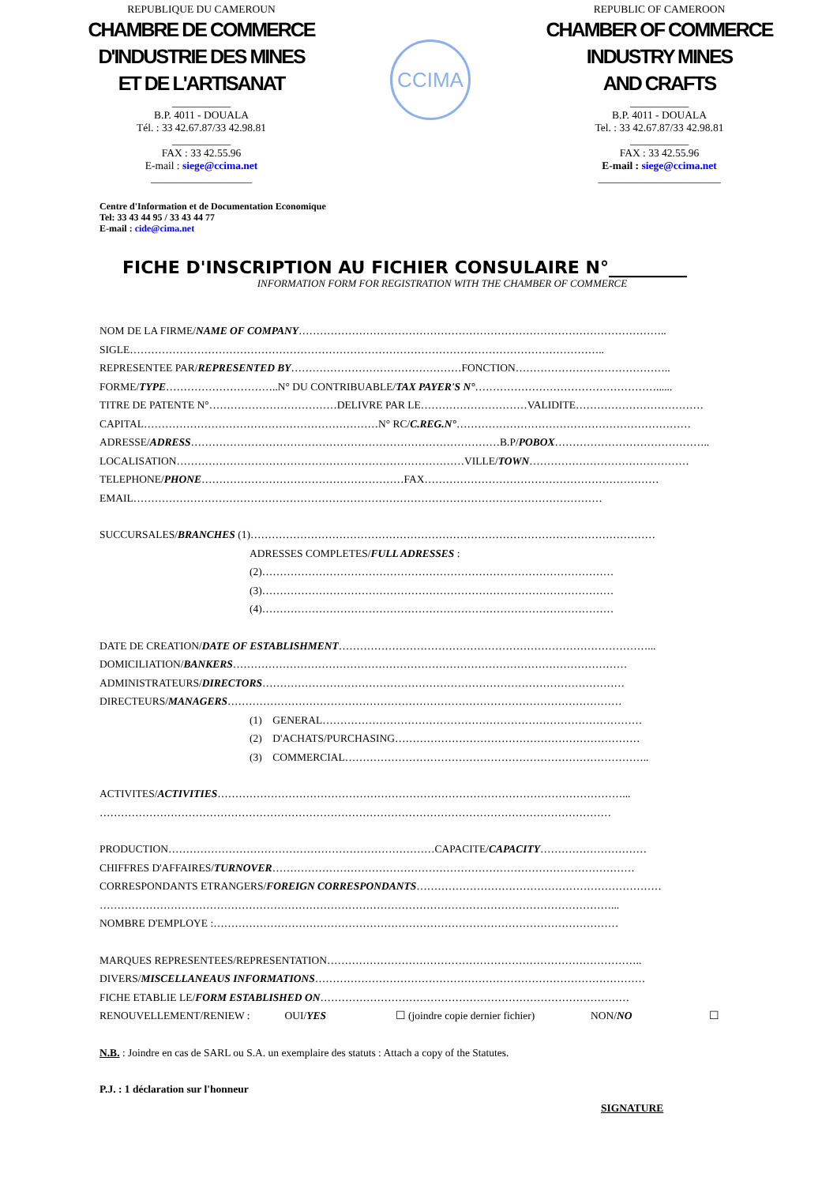REPUBLIQUE DU CAMEROUN
CHAMBRE DE COMMERCE
D'INDUSTRIE DES MINES
ET DE L'ARTISANAT
___________
B.P. 4011 - DOUALA
Tél. : 33 42.67.87/33 42.98.81
___________
FAX : 33 42.55.96
E-mail : siege@ccima.net
___________________
CCIMA
REPUBLIC OF CAMEROON
CHAMBER OF COMMERCE
INDUSTRY MINES
AND CRAFTS
___________
B.P. 4011 - DOUALA
Tel. : 33 42.67.87/33 42.98.81
___________
FAX : 33 42.55.96
E-mail : siege@ccima.net
_______________________
Centre d'Information et de Documentation Economique
Tel: 33 43 44 95 / 33 43 44 77
E-mail : cide@cima.net
FICHE D'INSCRIPTION AU FICHIER CONSULAIRE N°_________
INFORMATION FORM FOR REGISTRATION WITH THE CHAMBER OF COMMERCE
NOM DE LA FIRME/NAME OF COMPANY…………………………………………………………………………………………..
SIGLE……………………………………………………………………………………………………………………..
REPRESENTEE PAR/REPRESENTED BY…………………………………………FONCTION……………………………………..
FORME/TYPE…………………………..N° DU CONTRIBUABLE/TAX PAYER'S N°……………………………………………......
TITRE DE PATENTE N°………………………………DELIVRE PAR LE…………………………VALIDITE………………………………
CAPITAL…………………………………………………………N° RC/C.REG.N°…………………………………………………………
ADRESSE/ADRESS……………………………………………………………………………B.P/POBOX……………………………………..
LOCALISATION………………………………………………………………………VILLE/TOWN………………………………………
TELEPHONE/PHONE…………………………………………………FAX…………………………………………………………
EMAIL……………………………………………………………………………………………………………………
SUCCURSALES/BRANCHES (1)……………………………………………………………………………………………………
ADRESSES COMPLETES/FULL ADRESSES :
(2)………………………………………………………………………………………
(3)………………………………………………………………………………………
(4)………………………………………………………………………………………
DATE DE CREATION/DATE OF ESTABLISHMENT……………………………………………………………………………...
DOMICILIATION/BANKERS…………………………………………………………………………………………………
ADMINISTRATEURS/DIRECTORS…………………………………………………………………………………………
DIRECTEURS/MANAGERS…………………………………………………………………………………………………
(1) GENERAL………………………………………………………………………………
(2) D'ACHATS/PURCHASING……………………………………………………………
(3) COMMERCIAL…………………………………………………………………………..
ACTIVITES/ACTIVITIES……………………………………………………………………………………………………...
………………………………………………………………………………………………………………………………
PRODUCTION…………………………………………………………………CAPACITE/CAPACITY…………………………
CHIFFRES D'AFFAIRES/TURNOVER…………………………………………………………………………………………
CORRESPONDANTS ETRANGERS/FOREIGN CORRESPONDANTS……………………………………………………………
………………………………………………………………………………………………………………………………...
NOMBRE D'EMPLOYE :……………………………………………………………………………………………………
MARQUES REPRESENTEES/REPRESENTATION……………………………………………………………………………..
DIVERS/MISCELLANEAUS INFORMATIONS…………………………………………………………………………………
FICHE ETABLIE LE/FORM ESTABLISHED ON……………………………………………………………………………
RENOUVELLEMENT/RENIEW : OUI/YES ☐ (joindre copie dernier fichier) NON/NO ☐
N.B. : Joindre en cas de SARL ou S.A. un exemplaire des statuts : Attach a copy of the Statutes.
P.J. : 1 déclaration sur l'honneur
SIGNATURE